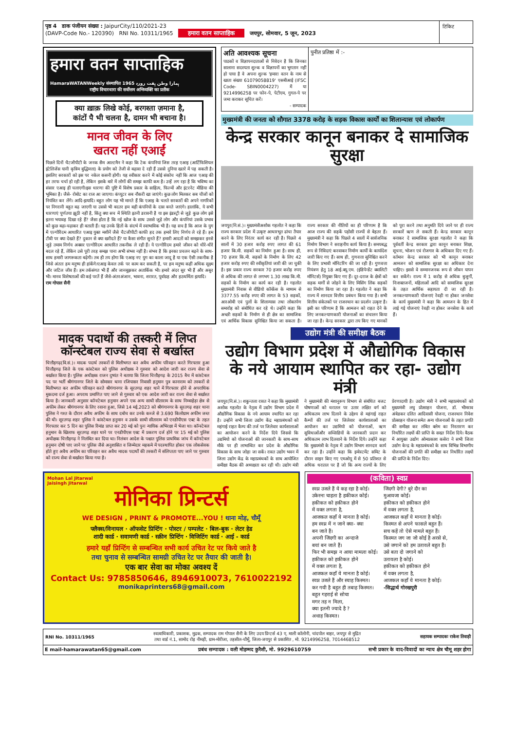पृष्ठ 4 डाक पंजीयन संख्या : JaipurCity/110/2021-23
(DAVP-Code No.- 120390) RNI No. 10311/1965 हमारा वतन साप्ताहिक जयपुर, सोमवार, 5 जून, 2023
टिकिट
हमारा वतन साप्ताहिक
HamaraWATANWeekly संस्थापित 1965 ہمارا وطن ہفت روزہ
राष्ट्रीय विचारधारा की सर्वोत्तम अभिव्यक्ति का प्रतीक
क्या ख़ाक़ लिखे कोई, बरगश्ता ज़माना है,
कांटों पै भी चलना है, दामन भी बचाना है।
मानव जीवन के लिए
खतरा नहीं एआईं
पिछले दिनों चैटजीपीटी के जनक सैम आल्टमैन ने कहा कि टेक कंपनियां जिस तरह एआइ (आर्टिफिशियल इंटेलिजेंस यानी कृत्रिम बुद्धिमत्ता) के प्रयोग को तेजी से बढ़ावा दे रही हैं उससे दुनिया खतरे में पड़ सकती है। इसलिए सरकारों को इस पर नकेल कसनी होगी। यह स्वीकार करने में कोई संकोच नहीं कि आज एआइ की हर तरफ चर्चा हो रही है, लेकिन इसके बारे में लोगों की समझ काफी कम है। उन्हें लग रहा है कि भविष्य का संसार एआइ ही चलाएगी।इस धारणा की पुष्टि में विशेष प्रकार के साहित्य, फिल्मों और इंटरनेट मीडिया की भूमिका है। जैसे- रोबोट का राज आ जाएगा। कंप्यूटर सब नौकरी खा जाएंगे। कुछ लोग मिलकर सब चीजों को नियंत्रित कर लेंगे। आदि-इत्यादि। बहुत लोग यह भी मानते हैं कि एआइ के चलते सरकारों की अपने नागरिकों पर निगरानी बहुत बढ़ जाएगी या उससे भी बदतर हम बड़ी कंपनियों के दास बनते जाएंगे। हालांकि, ये सभी धारणाएं पूर्णतया झूठी नहीं है, किंतु क्या सच में स्थिति इतनी डरावनी है या इस इंडस्ट्री से जुड़े कुछ लोग इसे इतना भयावह दिखा रहे हैं? जैसा होता है कि नई खोज के साथ उससे जुड़े लोग और कंपनियां उसके प्रभाव को कुछ बढ़ा-चढ़ाकर ही बताती हैं। यह उनके हितों के संदर्भ में स्वाभाविक भी है। यह सच है कि आज के युग में एल्गोरिदम आधारित एआइ युक्त मशीनें जैसे चैटजीपीटी काफी हद तक हमारे लिए निर्णय ले रहे हैं। हम टीवी पर क्या देखते हैं? दुकान से क्या खरीदते हैं? या कैसा संगीत सुनते हैं? हमारी आदतों को समझकर इनसे जुड़े तमाम निर्णय अक्सर एल्गोरिदम आधारित तकनीक ले रही हैं। ये एल्गोरिदम हमारे जीवन को धीरे-धीरे बदल रहे हैं, लेकिन उसे पूरी तरह समझ पाना अभी संभव नहीं है। संभव है कि इनका प्रचलन बढ़ने के साथ-साथ हमारी जागरूकता बढ़ेगी। तब ही तय होगा कि एआइ नए युग का काला जादू है या एक ऐसी तकनीक है जिसे अंततः हम मनुष्य ही हांकेंगे।एआइ केवल तर्क पर काम कर सकती है, पर हम मनुष्य कहीं अधिक सूक्ष्म और जटिल जीव हैं। हम तर्कसंगत भी हैं और जानबूझकर अतार्किक भी। हमारे अंदर सुर भी हैं और असुर भी। मानव विशेषताओं की कई परतें हैं जैसे-अंतरअंजान, भावना, शरारत, पूर्वाग्रह और हठधर्मिता इत्यादि।
राम गोपाल सैनी
अति आवश्यक सूचना
पाठकों व विज्ञापनदाताओं से निवेदन है कि जिनका सालाना सदस्यता शुल्क व विज्ञापनों का भुगतान नहीं हो पाया है वे अपना शुल्क 'हमारा वतन के नाम से खाता संख्या 61079058819' एसबीआई (IFSC Code- SBIN0004227) में या 9214996258 पर फोन-पे, पेटीएम, गुगल-पे पर जमा कराकर सूचित करें।
- सम्पादक
पुनीत प्रतिष्ठा में :-
मुख्यमंत्री की जनता को सौगात 3378 करोड़ के सड़क विकास कार्यों का शिलान्यास एवं लोकार्पण
केन्द्र सरकार कानून बनाकर दे सामाजिक सुरक्षा
जयपुर(नि.सं.)। मुख्यमंत्रीअशोक गहलोत ने कहा कि राज्य सरकार प्रदेश में उत्कृष्ट आधारभूत ढांचा तैयार करने के लिए निरंतर कार्य कर रही है। पिछले 4 सालों में 30 हजार करोड़ रुपए लागत की 61 हजार कि.मी. सड़कों का निर्माण हुआ है। साथ ही, 70 हजार कि.मी. सड़कों के निर्माण के लिए 42 हजार करोड़ रुपए की स्वीकृतियां जारी की जा चुकी है। इस प्रकार राज्य सरकार 70 हजार करोड़ रुपए से अधिक की लागत से लगभग 1.30 लाख कि.मी. सड़कों के निर्माण का कार्य कर रही है। गहलोत मुख्यमंत्री निवास से वीडियो कॉन्फ्रेंस के माध्यम से 3377.55 करोड़ रुपए की लागत के 53 सड़कों, आरओबी एवं पुलों के शिलान्यास तथा लोकार्पण समारोह को संबोधित कर रहे थे। उन्होंने कहा कि अच्छी सड़कों के निर्माण से ही क्षेत्र का सामाजिक एवं आर्थिक विकास सुनिश्चित किया जा सकता है। राज्य सरकार की नीतियों का ही परिणाम है कि आज राज्य की सड़कें पड़ोसी राज्यों से बेहतर हैं। मुख्यमंत्री ने कहा कि पिछले 4 सालों में सार्वजनिक निर्माण विभाग ने सराहनीय कार्य किया है। समयबद्ध रूप से निविदाएं करवाकर निर्माण कार्यों के कार्यादेश जारी किए गए हैं। साथ ही, गुणवत्ता सुनिश्चित करने के लिए प्रभावी मॉनिटरिंग की जा रही है। गुणवत्ता नियंत्रण हेतु 18 आई.क्यू.एम. (इंडिपेन्डेंट क्वालिटी मॉनिटर्स) नियुक्त किए गए हैं। दूर-दराज के क्षेत्रों को सड़क मार्गों से जोड़ने के लिए मिसिंग लिंक सड़कों का निर्माण किया जा रहा है। गहलोत ने कहा कि राज्य में शानदार वित्तीय प्रबंधन किया गया है। सभी वित्तीय संकेतकों पर राजस्थान का प्रदर्शन उत्कृष्ट है। इसी का परिणाम है कि आमजन को राहत देने के लिए जनकल्याणकारी योजनाओं का संचालन किया जा रहा है। केन्द्र सरकार द्वारा तय किए गए मानकों को पूरा करने तथा अनुमति दिये जाने पर ही राज्य सरकारें ऋण ले सकती हैं। केन्द्र सरकार कानून बनाकर दे सामाजिक सुरक्षा गहलोत ने कहा कि पूर्ववर्ती केन्द्र सरकार द्वारा कानून बनाकर शिक्षा, सूचना, भोजन एवं रोजगार के अधिकार दिए गए हैं। वर्तमान केन्द्र सरकार को भी कानून बनाकर आमजन को सामाजिक सुरक्षा का अधिकार देना चाहिए। इससे वे सम्मानजनक रूप से जीवन यापन कर सकेंगे। राज्य में 1 करोड़ से अधिक बुजुर्गों, निःशक्तजनों, महिलाओं आदि को सामाजिक सुरक्षा के तहत आर्थिक सहायता दी जा रही है। जनकल्याणकारी योजनाएं रेवड़ी ना होकर जनसेवा के कार्य मुख्यमंत्री ने कहा कि आमजन के हित में लाई गई योजनाएं रेवड़ी ना होकर जनसेवा के कार्य हैं।
मादक पदार्थो की तस्करी में लिप्त कॉन्स्टेबल राज्य सेवा से बर्खास्त
चित्तौड़गढ़(वि.सं.)। मादक पदार्थ तस्करों से मिलीभगत कर अवैध अफीम परिवहन करते गिरफ्तार हुआ चित्तौड़गढ़ जिले के एक कांस्टेबल को पुलिस अधीक्षक ने गुरुवार को आदेश जारी कर राज्य सेवा से बर्खास्त किया है। पुलिस अधीक्षक राजन दुष्यंत ने बताया कि जिला चित्तौड़गढ़ के 2015 बैच में कांस्टेबल पद पर भर्ती श्रीगंगानगर जिले के सोमासर थाना रजियासर निवासी हनुमान पुत्र कानाराम को तस्करों से मिलीभगत कर अफीम परिवहन करते श्रीगंगानगर के सूरतगढ़ शहर थाने में गिरफ्तार होने से अपराधिक मुकदमा दर्ज हुआ। अपराध प्रमाणित पाए जाने से गुरुवार को एक आदेश जारी कर राज्य सेवा से बर्खास्त किया है। जानकारी अनुसार कॉन्स्टेबल हनुमान अपने एक अन्य साथी सीताराम के साथ निम्बाहेड़ा क्षेत्र से अफीम लेकर श्रीगंगानगर के लिए रवाना हुआ, जिसे 14 मई,2023 को श्रीगंगानगर के सूरतगढ़ शहर थाना पुलिस ने गश्त के दौरान अवैध अफीम के साथ दबोच कर उनके कब्जे से 3.690 किलोग्राम अफीम जब्त की थी। सूरतगढ़ शहर पुलिस ने कांस्टेबल हनुमान व उसके साथी सीताराम को एनडीपीएस एक्ट के तहत गिरफ्तार कर 5 दिन का पुलिस रिमांड प्राप्त कर 20 मई को पुनः न्यायिक अभिरक्षा में भेजा था। कॉन्स्टेबल हनुमान के खिलाफ सूरतगढ़ शहर थाने पर एनडीपीएस एक्ट में प्रकरण दर्ज होने पर 15 मई को पुलिस अधीक्षक चित्तौड़गढ़ ने निलंबित कर दिया था। निलंबन आदेश के पश्चात पुलिस प्राथमिक जांच में कॉन्स्टेबल हनुमान दोषी पाए जाने पर पुलिस जैसे अनुशासित व जिम्मेदार महकमे में पदस्थापित होकर एक लोकसेवक होते हुए अवैध अफीम का परिवहन कर अवैध मादक पदार्थों की तस्करी में संलिप्तता पाए जाने पर गुरुवार को राज्य सेवा से बर्खास्त किया गया है।
उद्योग मंत्री की समीक्षा बैठक
उद्योग विभाग प्रदेश में औद्योगिक विकास के नये आयाम स्थापित कर रहा- उद्योग मंत्री
जयपुर(नि.सं.)। शकुन्तला रावत ने कहा कि मुख्यमंत्री अशोक गहलोत के नेतृत्व में उद्योग विभाग प्रदेश में औद्योगिक विकास के नये आयाम स्थापित कर रहा है। उन्होंने सभी जिला उद्योग केंद्र महाप्रबंधकों को महंगाई राहत कैम्प की तर्ज पर जिलेवार कार्यशालाओं का आयोजन करने के निर्देश दिये जिससे कि उद्यमियो को योजनाओं की जानकारी के साथ-साथ मौके पर ही लाभान्वित कर प्रदेश के औद्योगिक विकास के साथ जोड़ा जा सकें। रावत उद्योग भवन में जिला उद्योग केंद्र के महाप्रबंधकों के साथ आयोजित समीक्षा बैठक की अध्यक्षता कर रही थी। उद्योग मंत्री ने मुख्यमंत्री की मंशानुरूप विभाग से संबंधित बजट घोषणाओं को धरातल पर उतार लक्षित वर्ग को अधिकतम लाभ दिलाने के उद्देश्य से महंगाई राहत कैम्पों की तर्ज पर जिलेवार कार्यशालाओं का आयोजन कर उद्यमियो को योजनाओं, ऋण सुविधाओंऔर सब्सिडियों के जानकारी प्रदान कर अधिकतम लाभ दिलवाने के निर्देश दिये। उन्होंने कहा कि मुख्यमंत्री के नेतृत्व में उद्योग विभाग शानदार कार्य कर रहा है। उन्होंने कहा कि इन्वेस्टमेंट समिट के दौरान साइन किए गए एमओयू में से 50 प्रतिशत से अधिक धरातल पर है जो कि अन्य राज्यों के लिए प्रेरणादायी है। उद्योग मंत्री ने सभी महाप्रबंधकों को मुख्यमंत्री लघु प्रोत्साहन योजना, डॉ. भीमराव अंबेडकर दलित आदिवासी योजना, राजस्थान निवेश प्रोत्साहन योजना समेत अन्य योजनाओं के तहत प्रगति की समीक्षा कर लंबित क्लेम का निस्तारण कर निर्धारित लक्ष्यों की प्राप्ति के सख्त निर्देश दिये। बैठक में आयुक्त उद्योग ओमप्रकाश कसेरा ने सभी जिला उद्योग केन्द्र के महाप्रबंधको के साथ विभिन्न विभागीय योजनाओं की प्रगति की समीक्षा कर निर्धारित लक्ष्यों की प्राप्ति के निर्देश दिए।
Mohan Lal Jitarwal
Jaisingh Jitarwal
मोनिका प्रिन्टर्स
WE DESIGN , PRINT & PROMOTE...YOU ! थाना मोड़, चौमूँ
फ्लैक्स/विनायल · ऑफसेट प्रिन्टिंग · पोस्टर / पम्पलेट · बिल-बुक · लेटर हेड
शादी कार्ड · सवामणी कार्ड · स्क्रीन प्रिन्टिंग · विजिटिंग कार्ड · आई - कार्ड
हमारे यहाँ प्रिन्टिंग से सम्बन्धित सभी कार्य उचित रेट पर किये जाते है
तथा चुनाव से सम्बन्धित सामग्री उचित रेट पर तैयार की जाती है।
एक बार सेवा का मोका अवश्य दें
Contact Us: 9785850646, 8946910073, 7610022192
monikaprinters68@gmail.com
(कविता) स्वप्न
स्वप्न उजले हैं ये कह रहा है कोई।
उकेरना चाहता है हकीकत कोई।
हकीकत को हकीकत होने
में वक्त लगता है,
आजकल कहाँ ये मानता है कोई।
हम स्वप्न में न जाने क्या- क्या
बन जाते हैं।
अपनी जिंदगी का अन्दाजे
बयां बन जाते हैं।
फिर भी समझ न आया मामला कोई।
हकीकत को हकीकत होने
में वक्त लगता है,
आजकल कहाँ ये मानता है कोई।
स्वप्न उजले हैं और स्याह किस्मत।
कर गयी है बहुत ही तबाह किस्मत।
बहुत गहराई से सोचा
मगर तह न मिला,
क्या इतनी ज्यादे है ?
अथाह किस्मत।
जिंदगी देगी? बुरे दौर का
मुआवजा कोई।
हकीकत को हकीकत होने
में वक्त लगता है,
आजकल कहाँ ये मानता है कोई।
किस्मत से अपने फासले बहुत हैं।
सच कहें तो ऐसे मामले बहुत हैं।
किस्मत जग जा जो सोई है अरसे से,
उसे जगाने को हम उतावले बहुत हैं।
उसे बता दो जगाने को
उतावला है कोई।
हकीकत को हकीकत होने
में वक्त लगता है,
आजकल कहाँ ये मानता है कोई।
-सिद्धार्थ गोरखपुरी
RNI No. 10311/1965
स्वत्वाधिकारी, प्रकाशक, मुद्रक, सम्पादक राम गोपाल सैनी के लिए उदय प्रिन्टर्स 43 ए, माली कॉलोनी, चांदपोल बाहर, जयपुर से मुद्रित
तथा वार्ड नं.1, सामोद रोड़ नीमड़ी, ग्राम-मोरीजा, तहसील-चौमूँ, जिला-जयपुर से प्रकाशित , मो. 9214996258, 7014468512
सहायक सम्पादकः राकेश तिवाड़ी
E mail-hamarawatan65@gmail.com प्रबंध सम्पादक : वली मोहम्मद कुरैशी, मो. 9929610759 सभी प्रकार के वाद-विवादों का न्याय क्षेत्र चौमू शहर होगा